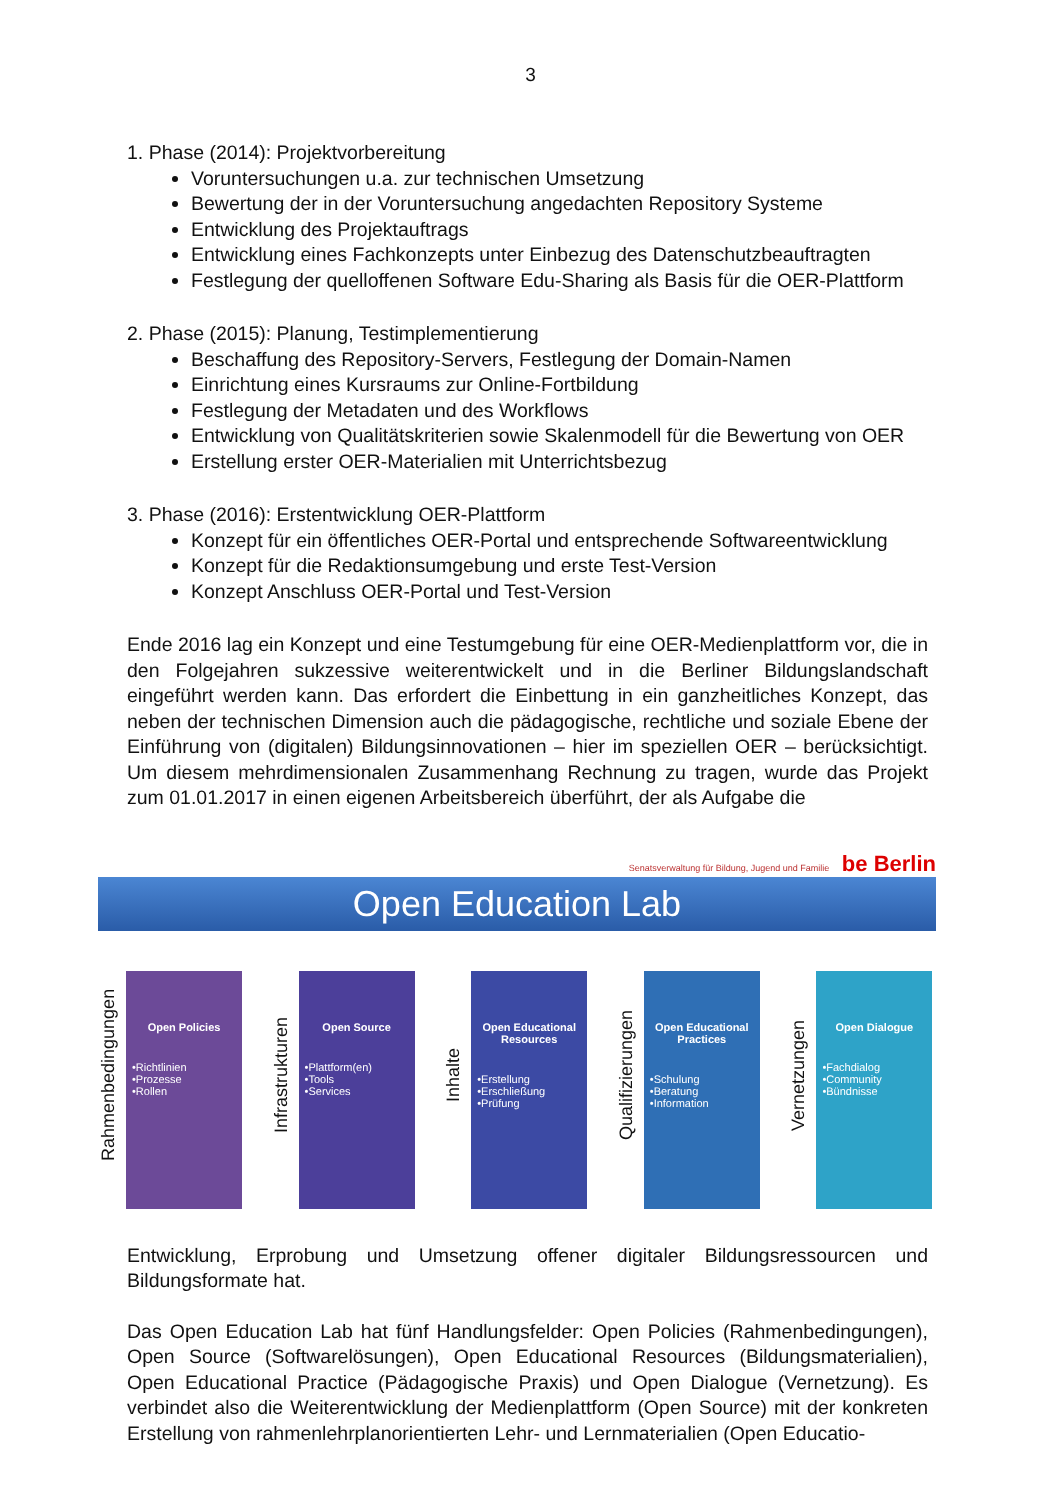3
1. Phase (2014): Projektvorbereitung
Voruntersuchungen u.a. zur technischen Umsetzung
Bewertung der in der Voruntersuchung angedachten Repository Systeme
Entwicklung des Projektauftrags
Entwicklung eines Fachkonzepts unter Einbezug des Datenschutzbeauftragten
Festlegung der quelloffenen Software Edu-Sharing als Basis für die OER-Plattform
2. Phase (2015): Planung, Testimplementierung
Beschaffung des Repository-Servers, Festlegung der Domain-Namen
Einrichtung eines Kursraums zur Online-Fortbildung
Festlegung der Metadaten und des Workflows
Entwicklung von Qualitätskriterien sowie Skalenmodell für die Bewertung von OER
Erstellung erster OER-Materialien mit Unterrichtsbezug
3. Phase (2016): Erstentwicklung OER-Plattform
Konzept für ein öffentliches OER-Portal und entsprechende Softwareentwicklung
Konzept für die Redaktionsumgebung und erste Test-Version
Konzept Anschluss OER-Portal und Test-Version
Ende 2016 lag ein Konzept und eine Testumgebung für eine OER-Medienplattform vor, die in den Folgejahren sukzessive weiterentwickelt und in die Berliner Bildungslandschaft eingeführt werden kann. Das erfordert die Einbettung in ein ganzheitliches Konzept, das neben der technischen Dimension auch die pädagogische, rechtliche und soziale Ebene der Einführung von (digitalen) Bildungsinnovationen – hier im speziellen OER – berücksichtigt. Um diesem mehrdimensionalen Zusammenhang Rechnung zu tragen, wurde das Projekt zum 01.01.2017 in einen eigenen Arbeitsbereich überführt, der als Aufgabe die
Senatsverwaltung für Bildung, Jugend und Familie be Berlin
Open Education Lab
Rahmenbedingungen
Open Policies
•Richtlinien
•Prozesse
•Rollen
Infrastrukturen
Open Source
•Plattform(en)
•Tools
•Services
Inhalte
Open Educational Resources
•Erstellung
•Erschließung
•Prüfung
Qualifizierungen
Open Educational Practices
•Schulung
•Beratung
•Information
Vernetzungen
Open Dialogue
•Fachdialog
•Community
•Bündnisse
Entwicklung, Erprobung und Umsetzung offener digitaler Bildungsressourcen und Bildungsformate hat.
Das Open Education Lab hat fünf Handlungsfelder: Open Policies (Rahmenbedingungen), Open Source (Softwarelösungen), Open Educational Resources (Bildungsmaterialien), Open Educational Practice (Pädagogische Praxis) und Open Dialogue (Vernetzung). Es verbindet also die Weiterentwicklung der Medienplattform (Open Source) mit der konkreten Erstellung von rahmenlehrplanorientierten Lehr- und Lernmaterialien (Open Educatio-